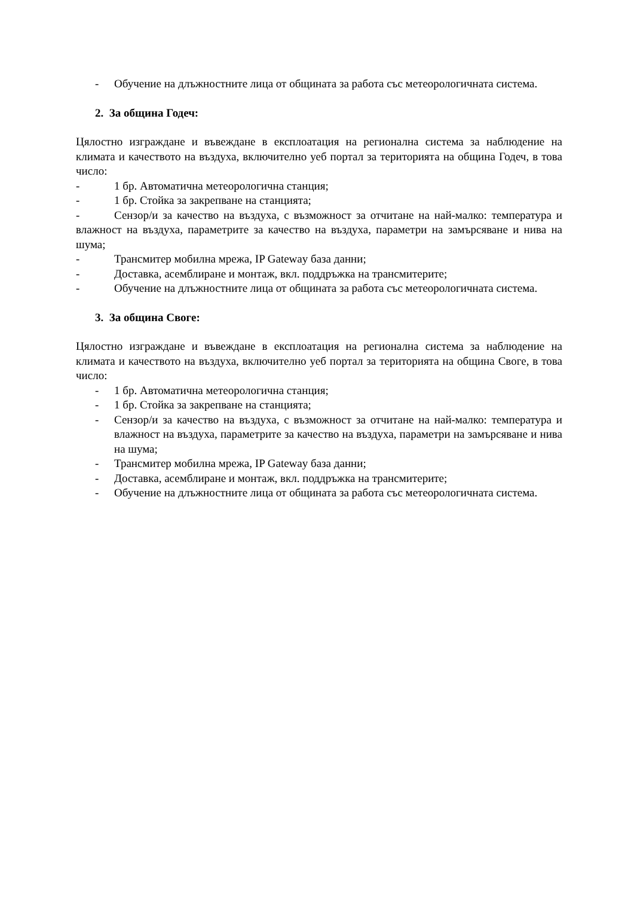- Обучение на длъжностните лица от общината за работа със метеорологичната система.
2. За община Годеч:
Цялостно изграждане и въвеждане в експлоатация на регионална система за наблюдение на климата и качеството на въздуха, включително уеб портал за територията на община Годеч, в това число:
- 1 бр. Автоматична метеорологична станция;
- 1 бр. Стойка за закрепване на станцията;
- Сензор/и за качество на въздуха, с възможност за отчитане на най-малко: температура и влажност на въздуха, параметрите за качество на въздуха, параметри на замърсяване и нива на шума;
- Трансмитер мобилна мрежа, IP Gateway база данни;
- Доставка, асемблиране и монтаж, вкл. поддръжка на трансмитерите;
- Обучение на длъжностните лица от общината за работа със метеорологичната система.
3. За община Своге:
Цялостно изграждане и въвеждане в експлоатация на регионална система за наблюдение на климата и качеството на въздуха, включително уеб портал за територията на община Своге, в това число:
- 1 бр. Автоматична метеорологична станция;
- 1 бр. Стойка за закрепване на станцията;
- Сензор/и за качество на въздуха, с възможност за отчитане на най-малко: температура и влажност на въздуха, параметрите за качество на въздуха, параметри на замърсяване и нива на шума;
- Трансмитер мобилна мрежа, IP Gateway база данни;
- Доставка, асемблиране и монтаж, вкл. поддръжка на трансмитерите;
- Обучение на длъжностните лица от общината за работа със метеорологичната система.